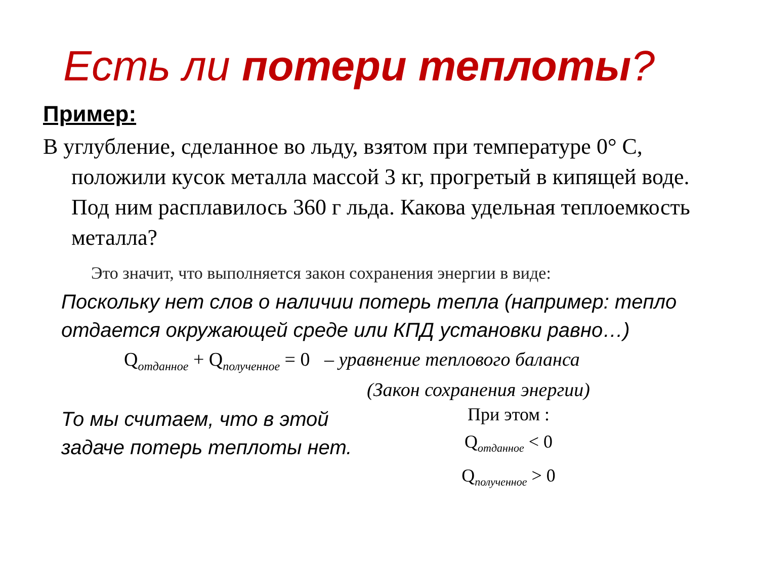Есть ли потери теплоты?
Пример:
В углубление, сделанное во льду, взятом при температуре 0° С, положили кусок металла массой 3 кг, прогретый в кипящей воде. Под ним расплавилось 360 г льда. Какова удельная теплоемкость металла?
Это значит, что выполняется закон сохранения энергии в виде:
Поскольку нет слов о наличии потерь тепла (например: тепло отдается окружающей среде или КПД установки равно…)
Q<sub>отданное</sub> + Q<sub>полученное</sub> = 0 – уравнение теплового баланса
(Закон сохранения энергии)
То мы считаем, что в этой задаче потерь теплоты нет.
При этом :
Q<sub>отданное</sub> < 0
Q<sub>полученное</sub> > 0